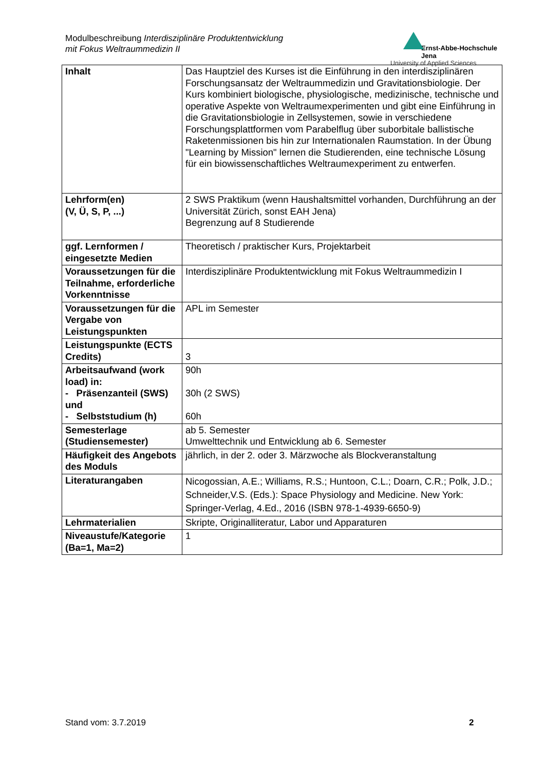Modulbeschreibung Interdisziplinäre Produktentwicklung
mit Fokus Weltraummedizin II
Ernst-Abbe-Hochschule Jena
University of Applied Sciences
| Inhalt | Das Hauptziel des Kurses ist die Einführung in den interdisziplinären Forschungsansatz der Weltraummedizin und Gravitationsbiologie. Der Kurs kombiniert biologische, physiologische, medizinische, technische und operative Aspekte von Weltraumexperimenten und gibt eine Einführung in die Gravitationsbiologie in Zellsystemen, sowie in verschiedene Forschungsplattformen vom Parabelflug über suborbitale ballistische Raketenmissionen bis hin zur Internationalen Raumstation. In der Übung "Learning by Mission" lernen die Studierenden, eine technische Lösung für ein biowissenschaftliches Weltraumexperiment zu entwerfen. |
| Lehrform(en) (V, Ü, S, P, ...) | 2 SWS Praktikum (wenn Haushaltsmittel vorhanden, Durchführung an der Universität Zürich, sonst EAH Jena) Begrenzung auf 8 Studierende |
| ggf. Lernformen / eingesetzte Medien | Theoretisch / praktischer Kurs, Projektarbeit |
| Voraussetzungen für die Teilnahme, erforderliche Vorkenntnisse | Interdisziplinäre Produktentwicklung mit Fokus Weltraummedizin I |
| Voraussetzungen für die Vergabe von Leistungspunkten | APL im Semester |
| Leistungspunkte (ECTS Credits) | 3 |
| Arbeitsaufwand (work load) in: - Präsenzanteil (SWS) und - Selbststudium (h) | 90h 30h (2 SWS) 60h |
| Semesterlage (Studiensemester) | ab 5. Semester Umwelttechnik und Entwicklung ab 6. Semester |
| Häufigkeit des Angebots des Moduls | jährlich, in der 2. oder 3. Märzwoche als Blockveranstaltung |
| Literaturangaben | Nicogossian, A.E.; Williams, R.S.; Huntoon, C.L.; Doarn, C.R.; Polk, J.D.; Schneider,V.S. (Eds.): Space Physiology and Medicine. New York: Springer-Verlag, 4.Ed., 2016 (ISBN 978-1-4939-6650-9) |
| Lehrmaterialien | Skripte, Originalliteratur, Labor und Apparaturen |
| Niveaustufe/Kategorie (Ba=1, Ma=2) | 1 |
Stand vom: 3.7.2019 2